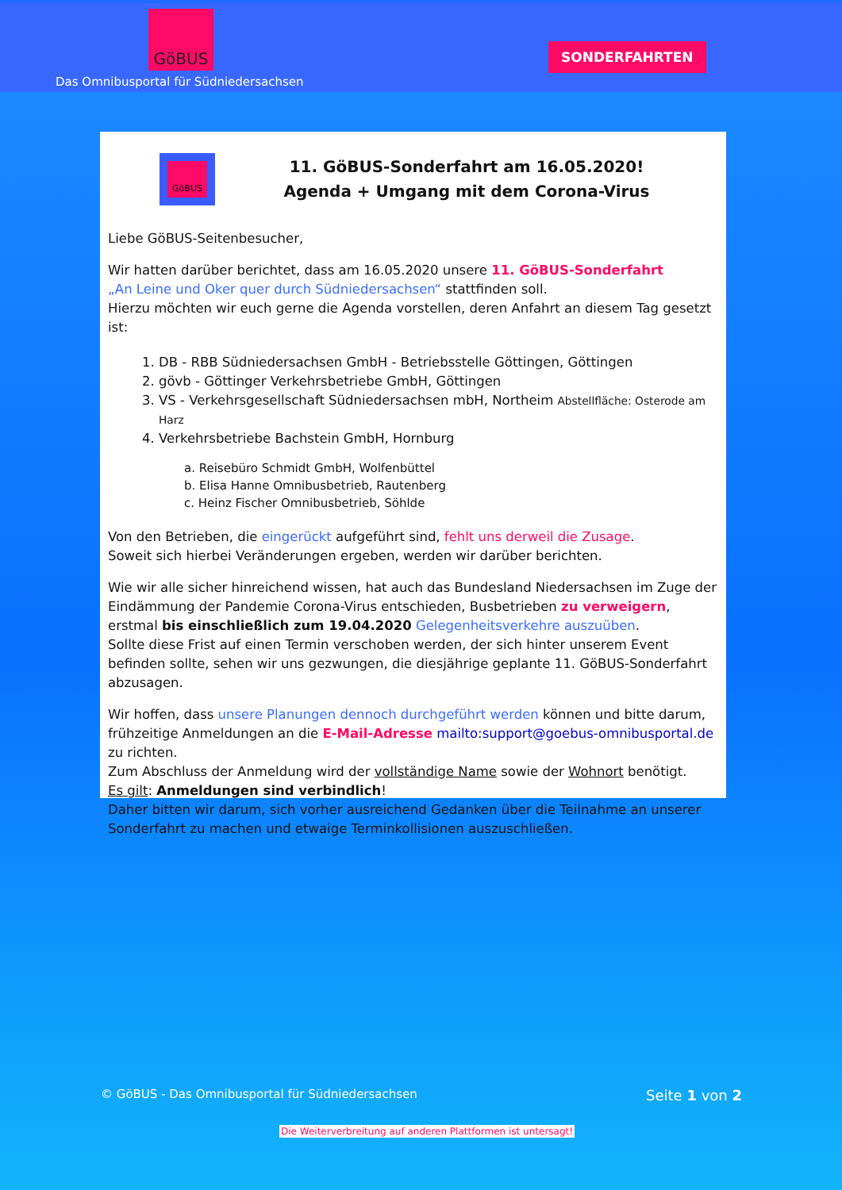GöBUS
Das Omnibusportal für Südniedersachsen
SONDERFAHRTEN
GöBUS
11. GöBUS-Sonderfahrt am 16.05.2020!
Agenda + Umgang mit dem Corona-Virus
Liebe GöBUS-Seitenbesucher,
Wir hatten darüber berichtet, dass am 16.05.2020 unsere 11. GöBUS-Sonderfahrt
„An Leine und Oker quer durch Südniedersachsen“ stattfinden soll.
Hierzu möchten wir euch gerne die Agenda vorstellen, deren Anfahrt an diesem Tag gesetzt ist:
1. DB - RBB Südniedersachsen GmbH - Betriebsstelle Göttingen, Göttingen
2. gövb - Göttinger Verkehrsbetriebe GmbH, Göttingen
3. VS - Verkehrsgesellschaft Südniedersachsen mbH, Northeim Abstellfläche: Osterode am Harz
4. Verkehrsbetriebe Bachstein GmbH, Hornburg
a. Reisebüro Schmidt GmbH, Wolfenbüttel
b. Elisa Hanne Omnibusbetrieb, Rautenberg
c. Heinz Fischer Omnibusbetrieb, Söhlde
Von den Betrieben, die eingerückt aufgeführt sind, fehlt uns derweil die Zusage.
Soweit sich hierbei Veränderungen ergeben, werden wir darüber berichten.
Wie wir alle sicher hinreichend wissen, hat auch das Bundesland Niedersachsen im Zuge der Eindämmung der Pandemie Corona-Virus entschieden, Busbetrieben zu verweigern, erstmal bis einschließlich zum 19.04.2020 Gelegenheitsverkehre auszuüben.
Sollte diese Frist auf einen Termin verschoben werden, der sich hinter unserem Event befinden sollte, sehen wir uns gezwungen, die diesjährige geplante 11. GöBUS-Sonderfahrt abzusagen.
Wir hoffen, dass unsere Planungen dennoch durchgeführt werden können und bitte darum, frühzeitige Anmeldungen an die E-Mail-Adresse mailto:support@goebus-omnibusportal.de zu richten.
Zum Abschluss der Anmeldung wird der vollständige Name sowie der Wohnort benötigt.
Es gilt: Anmeldungen sind verbindlich!
Daher bitten wir darum, sich vorher ausreichend Gedanken über die Teilnahme an unserer Sonderfahrt zu machen und etwaige Terminkollisionen auszuschließen.
© GöBUS - Das Omnibusportal für Südniedersachsen Seite 1 von 2
Die Weiterverbreitung auf anderen Plattformen ist untersagt!